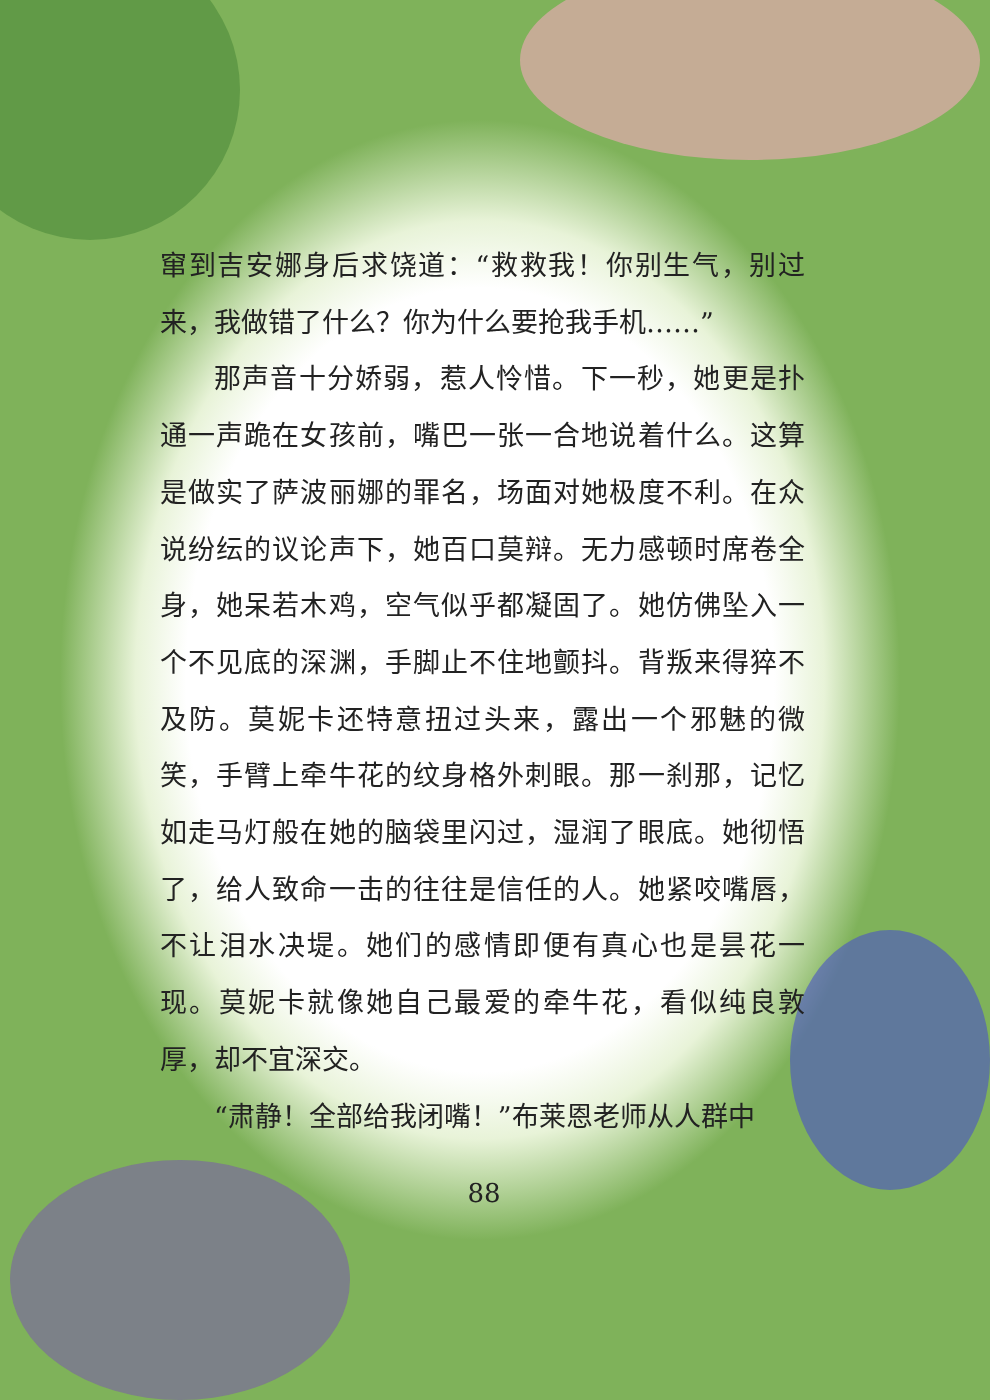窜到吉安娜身后求饶道：“救救我！你别生气，别过来，我做错了什么？你为什么要抢我手机……”
那声音十分娇弱，惹人怜惜。下一秒，她更是扑通一声跪在女孩前，嘴巴一张一合地说着什么。这算是做实了萨波丽娜的罪名，场面对她极度不利。在众说纷纭的议论声下，她百口莫辩。无力感顿时席卷全身，她呆若木鸡，空气似乎都凝固了。她仿佛坠入一个不见底的深渊，手脚止不住地颤抖。背叛来得猝不及防。莫妮卡还特意扭过头来，露出一个邪魅的微笑，手臂上牵牛花的纹身格外刺眼。那一刹那，记忆如走马灯般在她的脑袋里闪过，湿润了眼底。她彻悟了，给人致命一击的往往是信任的人。她紧咬嘴唇，不让泪水决堤。她们的感情即便有真心也是昙花一现。莫妮卡就像她自己最爱的牵牛花，看似纯良敦厚，却不宜深交。
“肃静！全部给我闭嘴！”布莱恩老师从人群中
88